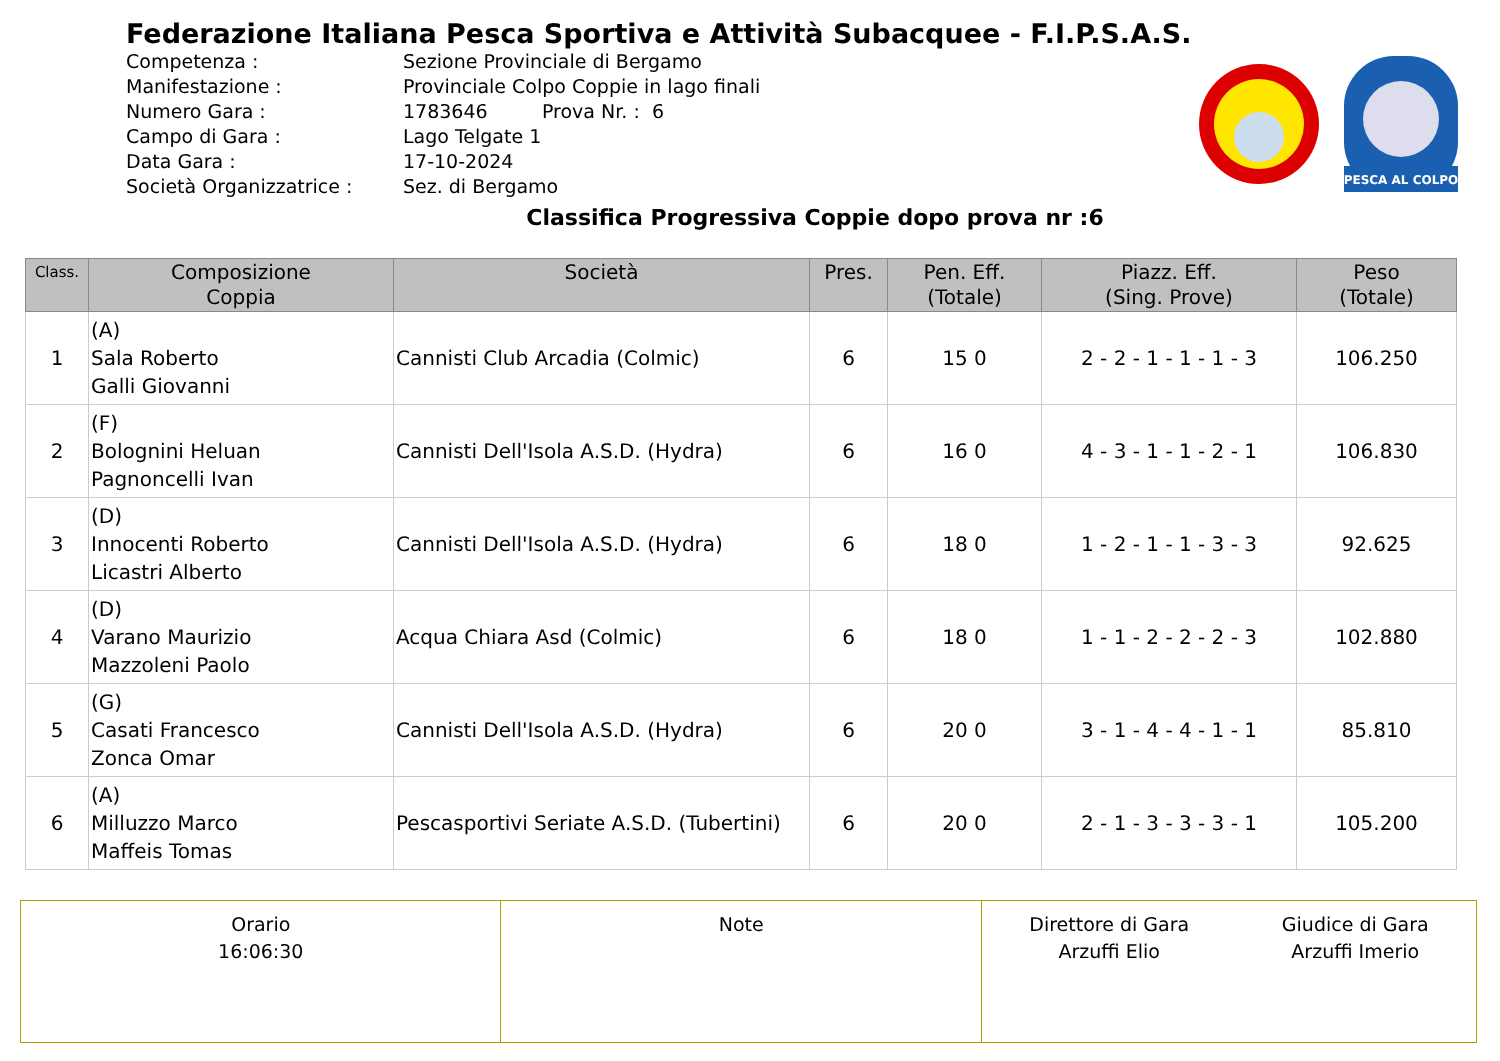Federazione Italiana Pesca Sportiva e Attività Subacquee - F.I.P.S.A.S.
Competenza : Sezione Provinciale di Bergamo
Manifestazione : Provinciale Colpo Coppie in lago finali
Numero Gara : 1783646 Prova Nr. : 6
Campo di Gara : Lago Telgate 1
Data Gara : 17-10-2024
Società Organizzatrice : Sez. di Bergamo
PESCA AL COLPO
Classifica Progressiva Coppie dopo prova nr :6
| Class. | Composizione Coppia | Società | Pres. | Pen. Eff. (Totale) | Piazz. Eff. (Sing. Prove) | Peso (Totale) |
| --- | --- | --- | --- | --- | --- | --- |
| 1 | (A) Sala Roberto Galli Giovanni | Cannisti Club Arcadia (Colmic) | 6 | 15 0 | 2 - 2 - 1 - 1 - 1 - 3 | 106.250 |
| 2 | (F) Bolognini Heluan Pagnoncelli Ivan | Cannisti Dell'Isola A.S.D. (Hydra) | 6 | 16 0 | 4 - 3 - 1 - 1 - 2 - 1 | 106.830 |
| 3 | (D) Innocenti Roberto Licastri Alberto | Cannisti Dell'Isola A.S.D. (Hydra) | 6 | 18 0 | 1 - 2 - 1 - 1 - 3 - 3 | 92.625 |
| 4 | (D) Varano Maurizio Mazzoleni Paolo | Acqua Chiara Asd (Colmic) | 6 | 18 0 | 1 - 1 - 2 - 2 - 2 - 3 | 102.880 |
| 5 | (G) Casati Francesco Zonca Omar | Cannisti Dell'Isola A.S.D. (Hydra) | 6 | 20 0 | 3 - 1 - 4 - 4 - 1 - 1 | 85.810 |
| 6 | (A) Milluzzo Marco Maffeis Tomas | Pescasportivi Seriate A.S.D. (Tubertini) | 6 | 20 0 | 2 - 1 - 3 - 3 - 3 - 1 | 105.200 |
| Orario 16:06:30 | Note | Direttore di Gara Arzuffi Elio Giudice di Gara Arzuffi Imerio |